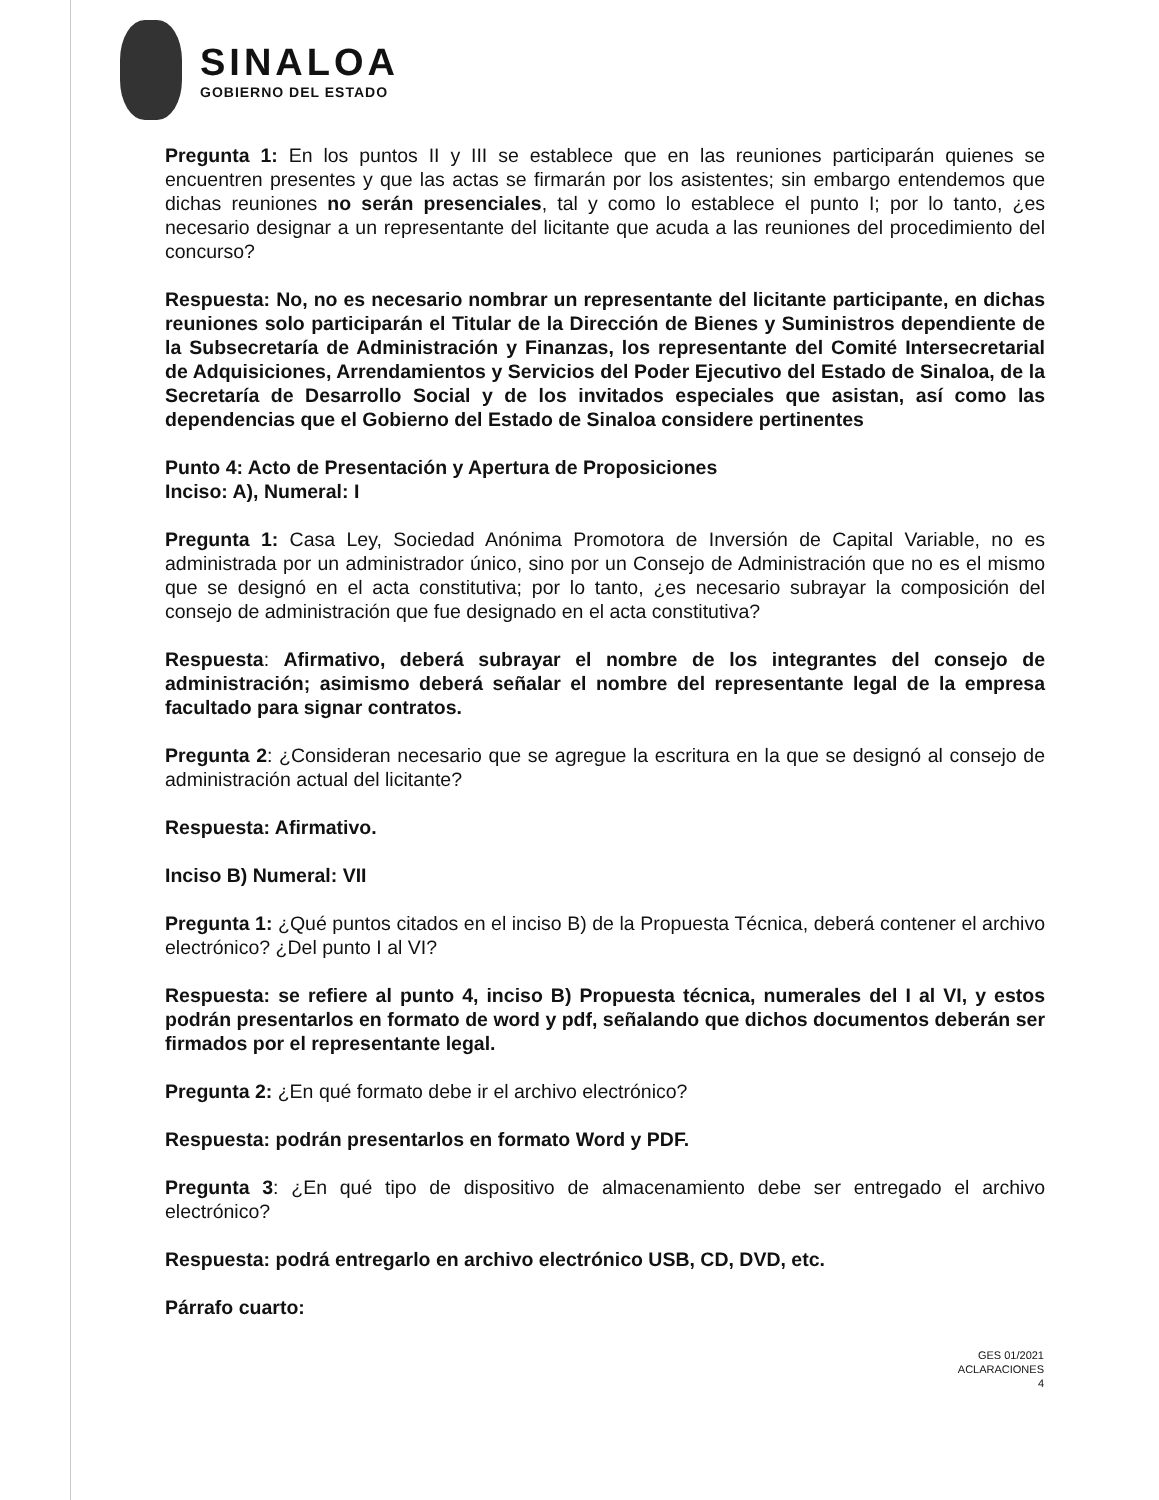SINALOA
GOBIERNO DEL ESTADO
Pregunta 1: En los puntos II y III se establece que en las reuniones participarán quienes se encuentren presentes y que las actas se firmarán por los asistentes; sin embargo entendemos que dichas reuniones no serán presenciales, tal y como lo establece el punto I; por lo tanto, ¿es necesario designar a un representante del licitante que acuda a las reuniones del procedimiento del concurso?
Respuesta: No, no es necesario nombrar un representante del licitante participante, en dichas reuniones solo participarán el Titular de la Dirección de Bienes y Suministros dependiente de la Subsecretaría de Administración y Finanzas, los representante del Comité Intersecretarial de Adquisiciones, Arrendamientos y Servicios del Poder Ejecutivo del Estado de Sinaloa, de la Secretaría de Desarrollo Social y de los invitados especiales que asistan, así como las dependencias que el Gobierno del Estado de Sinaloa considere pertinentes
Punto 4: Acto de Presentación y Apertura de Proposiciones
Inciso: A), Numeral: I
Pregunta 1: Casa Ley, Sociedad Anónima Promotora de Inversión de Capital Variable, no es administrada por un administrador único, sino por un Consejo de Administración que no es el mismo que se designó en el acta constitutiva; por lo tanto, ¿es necesario subrayar la composición del consejo de administración que fue designado en el acta constitutiva?
Respuesta: Afirmativo, deberá subrayar el nombre de los integrantes del consejo de administración; asimismo deberá señalar el nombre del representante legal de la empresa facultado para signar contratos.
Pregunta 2: ¿Consideran necesario que se agregue la escritura en la que se designó al consejo de administración actual del licitante?
Respuesta: Afirmativo.
Inciso B) Numeral: VII
Pregunta 1: ¿Qué puntos citados en el inciso B) de la Propuesta Técnica, deberá contener el archivo electrónico? ¿Del punto I al VI?
Respuesta: se refiere al punto 4, inciso B) Propuesta técnica, numerales del I al VI, y estos podrán presentarlos en formato de word y pdf, señalando que dichos documentos deberán ser firmados por el representante legal.
Pregunta 2: ¿En qué formato debe ir el archivo electrónico?
Respuesta: podrán presentarlos en formato Word y PDF.
Pregunta 3: ¿En qué tipo de dispositivo de almacenamiento debe ser entregado el archivo electrónico?
Respuesta: podrá entregarlo en archivo electrónico USB, CD, DVD, etc.
Párrafo cuarto:
GES 01/2021
ACLARACIONES
4